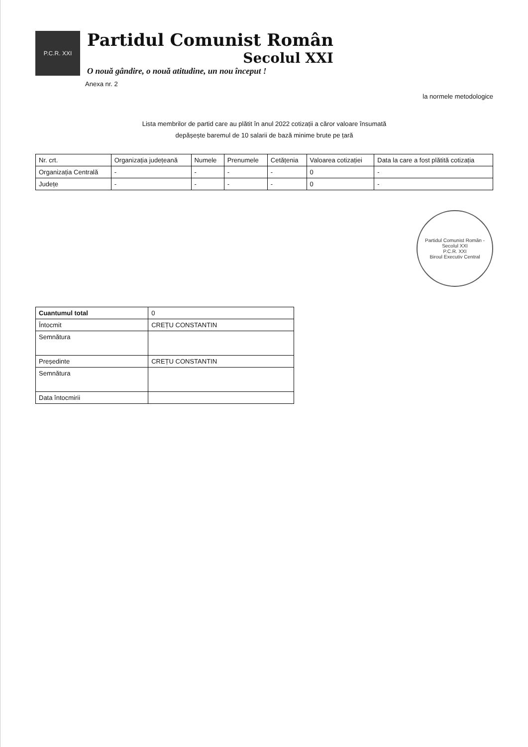P.C.R. XXI
Partidul Comunist Român
Secolul XXI
O nouă gândire, o nouă atitudine, un nou început !
Anexa nr. 2
la normele metodologice
Lista membrilor de partid care au plătit în anul 2022 cotizații a căror valoare însumată
depășește baremul de 10 salarii de bază minime brute pe țară
| Nr. crt. | Organizația județeană | Numele | Prenumele | Cetățenia | Valoarea cotizației | Data la care a fost plătită cotizația |
| --- | --- | --- | --- | --- | --- | --- |
| Organizația Centrală | - | - | - | - | 0 | - |
| Județe | - | - | - | - | 0 | - |
Partidul Comunist Român - Secolul XXI
P.C.R. XXI
Biroul Executiv Central
| Cuantumul total | 0 |
| Întocmit | CREȚU CONSTANTIN |
| Semnătura | |
| Președinte | CREȚU CONSTANTIN |
| Semnătura | |
| Data întocmirii | |